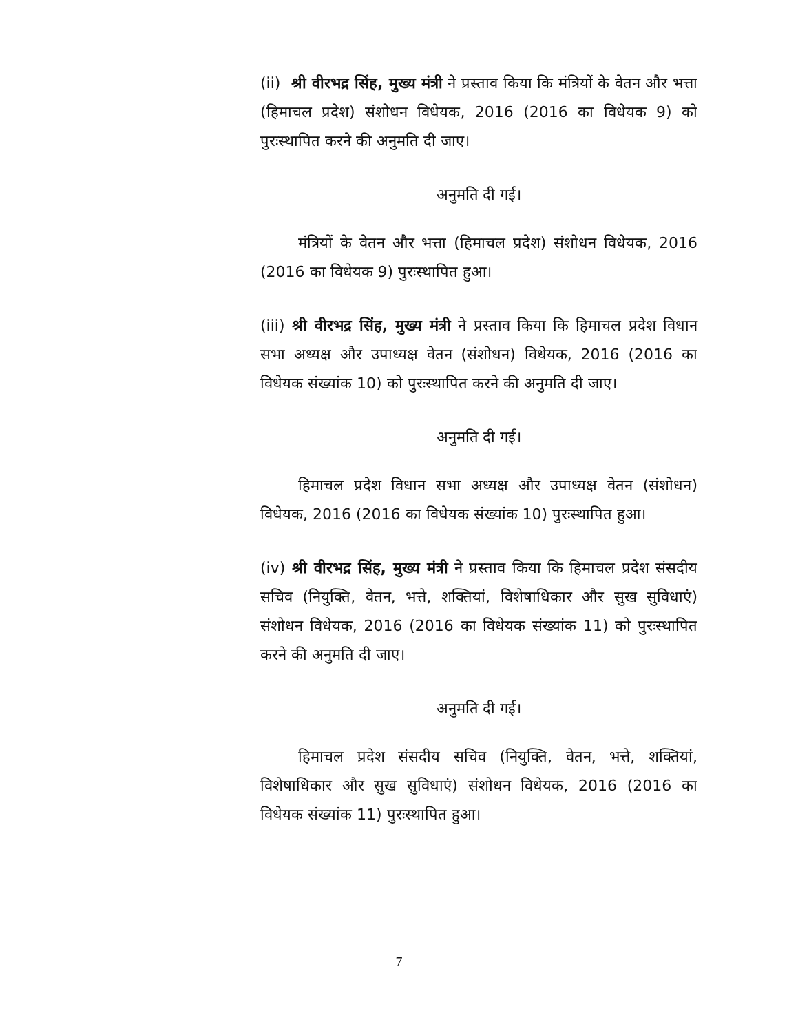(ii) श्री वीरभद्र सिंह, मुख्य मंत्री ने प्रस्ताव किया कि मंत्रियों के वेतन और भत्ता (हिमाचल प्रदेश) संशोधन विधेयक, 2016 (2016 का विधेयक 9) को पुरःस्थापित करने की अनुमति दी जाए।
अनुमति दी गई।
मंत्रियों के वेतन और भत्ता (हिमाचल प्रदेश) संशोधन विधेयक, 2016 (2016 का विधेयक 9) पुरःस्थापित हुआ।
(iii) श्री वीरभद्र सिंह, मुख्य मंत्री ने प्रस्ताव किया कि हिमाचल प्रदेश विधान सभा अध्यक्ष और उपाध्यक्ष वेतन (संशोधन) विधेयक, 2016 (2016 का विधेयक संख्यांक 10) को पुरःस्थापित करने की अनुमति दी जाए।
अनुमति दी गई।
हिमाचल प्रदेश विधान सभा अध्यक्ष और उपाध्यक्ष वेतन (संशोधन) विधेयक, 2016 (2016 का विधेयक संख्यांक 10) पुरःस्थापित हुआ।
(iv) श्री वीरभद्र सिंह, मुख्य मंत्री ने प्रस्ताव किया कि हिमाचल प्रदेश संसदीय सचिव (नियुक्ति, वेतन, भत्ते, शक्तियां, विशेषाधिकार और सुख सुविधाएं) संशोधन विधेयक, 2016 (2016 का विधेयक संख्यांक 11) को पुरःस्थापित करने की अनुमति दी जाए।
अनुमति दी गई।
हिमाचल प्रदेश संसदीय सचिव (नियुक्ति, वेतन, भत्ते, शक्तियां, विशेषाधिकार और सुख सुविधाएं) संशोधन विधेयक, 2016 (2016 का विधेयक संख्यांक 11) पुरःस्थापित हुआ।
7